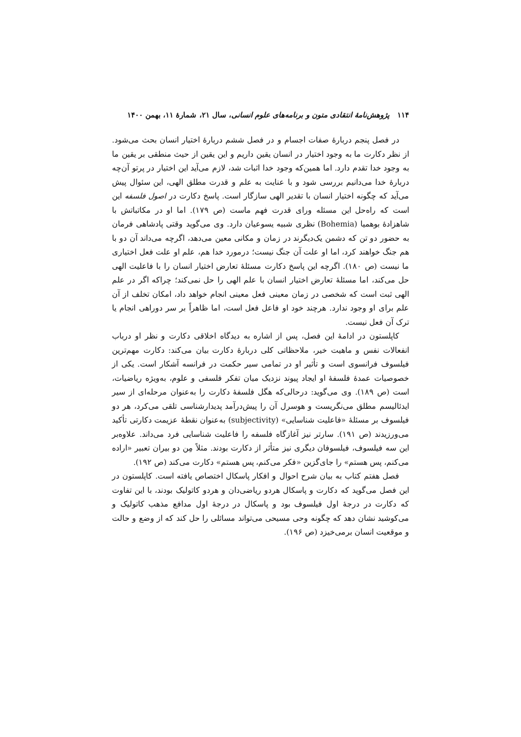۱۱۴ پژوهش‌نامهٔ انتقادی متون و برنامه‌های علوم انسانی، سال ۲۱، شمارهٔ ۱۱، بهمن ۱۴۰۰
در فصل پنجم دربارهٔ صفات اجسام و در فصل ششم دربارهٔ اختیار انسان بحث می‌شود. از نظر دکارت ما به وجود اختیار در انسان یقین داریم و این یقین از حیث منطقی بر یقین ما به وجود خدا تقدم دارد. اما همین‌که وجود خدا اثبات شد، لازم می‌آید این اختیار در پرتو آن‌چه دربارهٔ خدا می‌دانیم بررسی شود و با عنایت به علم و قدرت مطلق الهی، این سئوال پیش می‌آید که چگونه اختیار انسان با تقدیر الهی سازگار است. پاسخ دکارت در اصول فلسفه این است که راه‌حل این مسئله ورای قدرت فهم ماست (ص ۱۷۹). اما او در مکاتباتش با شاهزادهٔ بوهمیا (Bohemia) نظری شبیه یسوعیان دارد. وی می‌گوید وقتی پادشاهی فرمان به حضور دو تن که دشمن یک‌دیگرند در زمان و مکانی معین می‌دهد، اگرچه می‌داند آن دو با هم جنگ خواهند کرد، اما او علت آن جنگ نیست؛ درمورد خدا هم، علم او علت فعل اختیاری ما نیست (ص ۱۸۰). اگرچه این پاسخ دکارت مسئلهٔ تعارض اختیار انسان را با فاعلیت الهی حل می‌کند، اما مسئلهٔ تعارض اختیار انسان با علم الهی را حل نمی‌کند؛ چراکه اگر در علم الهی ثبت است که شخصی در زمان معینی فعل معینی انجام خواهد داد، امکان تخلف از آن علم برای او وجود ندارد. هرچند خود او فاعل فعل است، اما ظاهراً بر سر دوراهی انجام یا ترک آن فعل نیست.
کاپلستون در ادامهٔ این فصل، پس از اشاره به دیدگاه اخلاقی دکارت و نظر او درباب انفعالات نفس و ماهیت خیر، ملاحظاتی کلی دربارهٔ دکارت بیان می‌کند: دکارت مهم‌ترین فیلسوف فرانسوی است و تأثیر او در تمامی سیر حکمت در فرانسه آشکار است. یکی از خصوصیات عمدهٔ فلسفهٔ او ایجاد پیوند نزدیک میان تفکر فلسفی و علوم، به‌ویژه ریاضیات، است (ص ۱۸۹). وی می‌گوید: درحالی‌که هگل فلسفهٔ دکارت را به‌عنوان مرحله‌ای از سیر ایدئالیسم مطلق می‌نگریست و هوسرل آن را پیش‌درآمد پدیدارشناسی تلقی می‌کرد، هر دو فیلسوف بر مسئلهٔ «فاعلیت شناسایی» (subjectivity) به‌عنوان نقطهٔ عزیمت دکارتی تأکید می‌ورزیدند (ص ۱۹۱). سارتر نیز آغازگاه فلسفه را فاعلیت شناسایی فرد می‌داند. علاوه‌بر این سه فیلسوف، فیلسوفان دیگری نیز متأثر از دکارت بودند. مثلاً مِن دو بیران تعبیر «اراده می‌کنم، پس هستم» را جای‌گزین «فکر می‌کنم، پس هستم» دکارت می‌کند (ص ۱۹۲).
فصل هفتم کتاب به بیان شرح احوال و افکار پاسکال اختصاص یافته است. کاپلستون در این فصل می‌گوید که دکارت و پاسکال هردو ریاضی‌دان و هردو کاتولیک بودند، با این تفاوت که دکارت در درجهٔ اول فیلسوف بود و پاسکال در درجهٔ اول مدافع مذهب کاتولیک و می‌کوشید نشان دهد که چگونه وحی مسیحی می‌تواند مسائلی را حل کند که از وضع و حالت و موقعیت انسان برمی‌خیزد (ص ۱۹۶).